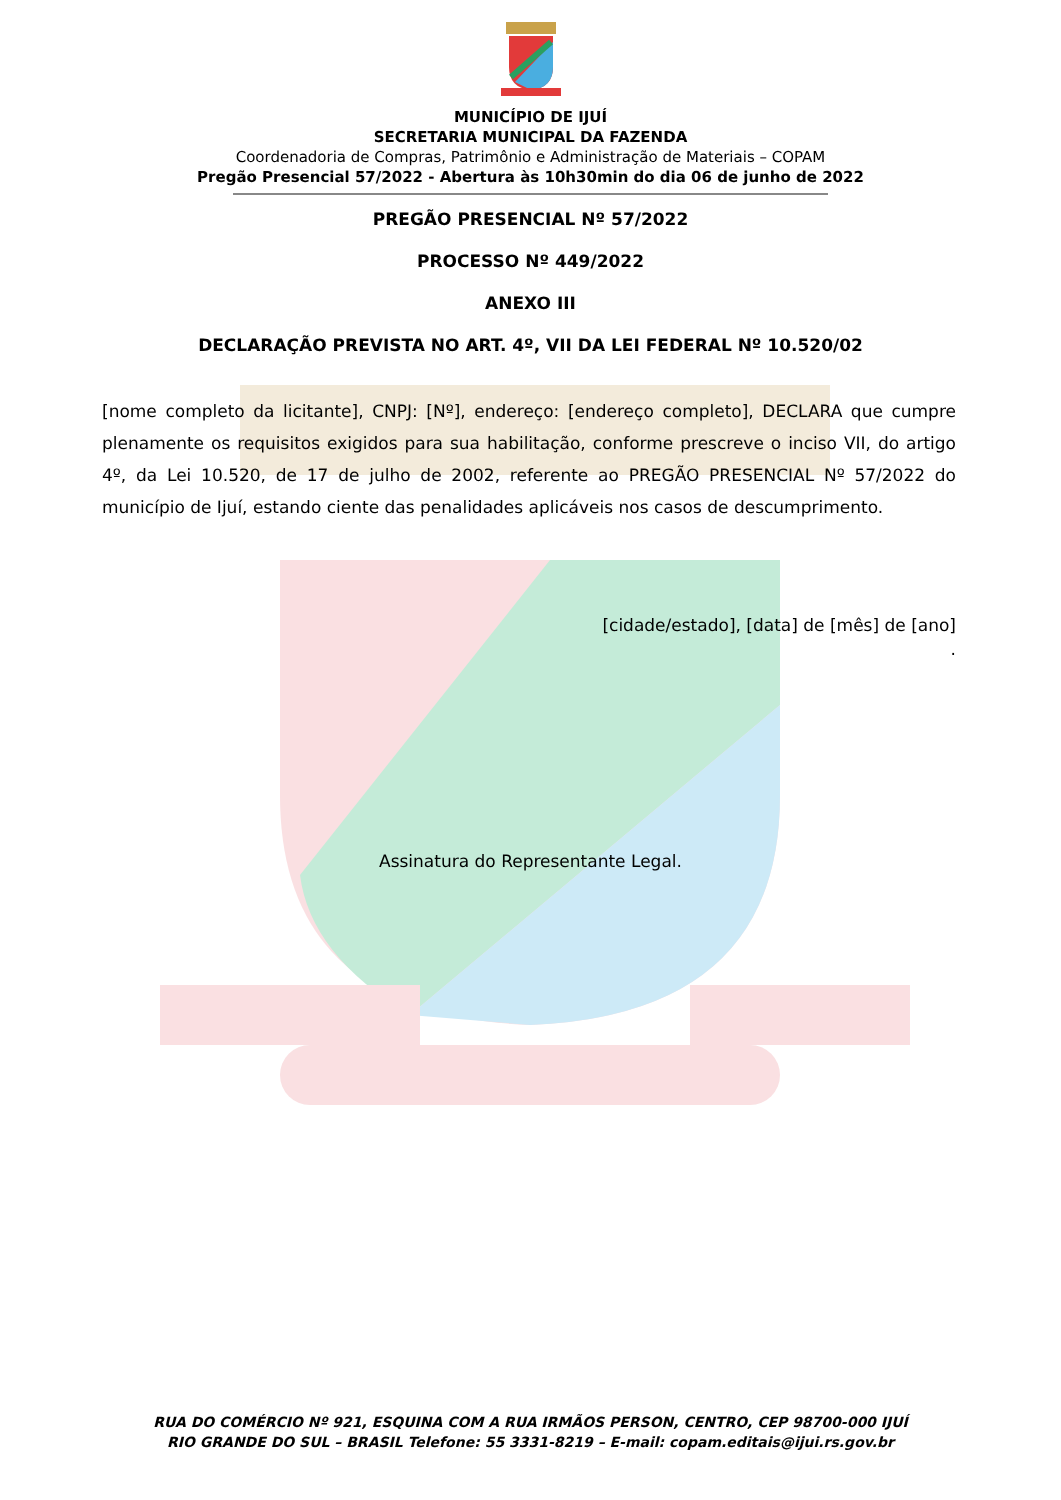MUNICÍPIO DE IJUÍ
SECRETARIA MUNICIPAL DA FAZENDA
Coordenadoria de Compras, Patrimônio e Administração de Materiais – COPAM
Pregão Presencial 57/2022 - Abertura às 10h30min do dia 06 de junho de 2022
PREGÃO PRESENCIAL Nº 57/2022
PROCESSO Nº 449/2022
ANEXO III
DECLARAÇÃO PREVISTA NO ART. 4º, VII DA LEI FEDERAL Nº 10.520/02
[nome completo da licitante], CNPJ: [Nº], endereço: [endereço completo], DECLARA que cumpre plenamente os requisitos exigidos para sua habilitação, conforme prescreve o inciso VII, do artigo 4º, da Lei 10.520, de 17 de julho de 2002, referente ao PREGÃO PRESENCIAL Nº 57/2022 do município de Ijuí, estando ciente das penalidades aplicáveis nos casos de descumprimento.
[cidade/estado], [data] de [mês] de [ano]
.
Assinatura do Representante Legal.
RUA DO COMÉRCIO Nº 921, ESQUINA COM A RUA IRMÃOS PERSON, CENTRO, CEP 98700-000 IJUÍ
RIO GRANDE DO SUL – BRASIL Telefone: 55 3331-8219 – E-mail: copam.editais@ijui.rs.gov.br